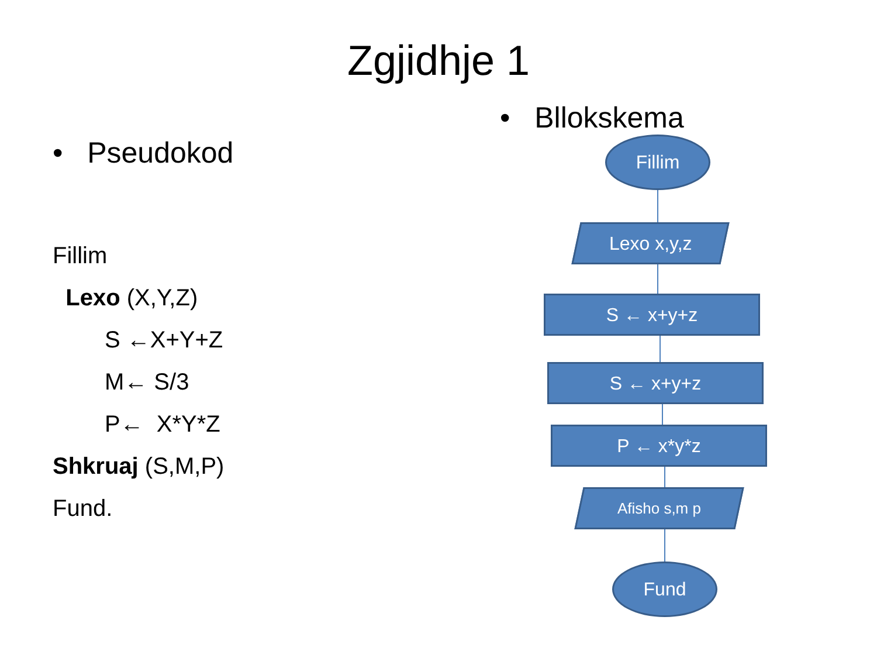Zgjidhje 1
• Pseudokod
Fillim
Lexo (X,Y,Z)
S ←X+Y+Z
M← S/3
P← X*Y*Z
Shkruaj (S,M,P)
Fund.
• Bllokskema
Fillim
Lexo x,y,z
S ← x+y+z
S ← x+y+z
P ← x*y*z
Afisho s,m p
Fund